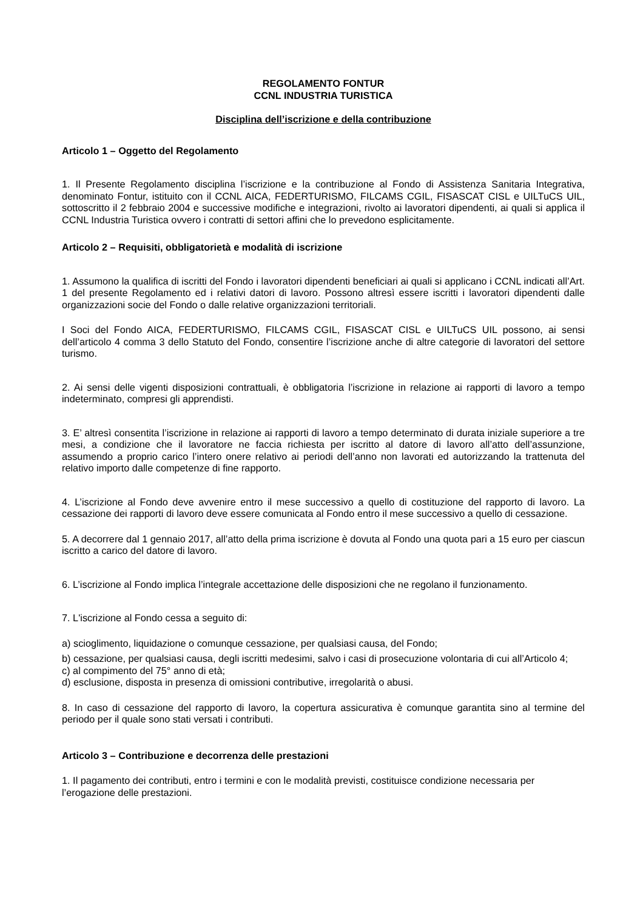REGOLAMENTO FONTUR
CCNL INDUSTRIA TURISTICA
Disciplina dell’iscrizione e della contribuzione
Articolo 1 – Oggetto del Regolamento
1. Il Presente Regolamento disciplina l’iscrizione e la contribuzione al Fondo di Assistenza Sanitaria Integrativa, denominato Fontur, istituito con il CCNL AICA, FEDERTURISMO, FILCAMS CGIL, FISASCAT CISL e UILTuCS UIL, sottoscritto il 2 febbraio 2004 e successive modifiche e integrazioni, rivolto ai lavoratori dipendenti, ai quali si applica il CCNL Industria Turistica ovvero i contratti di settori affini che lo prevedono esplicitamente.
Articolo 2 – Requisiti, obbligatorietà e modalità di iscrizione
1. Assumono la qualifica di iscritti del Fondo i lavoratori dipendenti beneficiari ai quali si applicano i CCNL indicati all’Art. 1 del presente Regolamento ed i relativi datori di lavoro. Possono altresì essere iscritti i lavoratori dipendenti dalle organizzazioni socie del Fondo o dalle relative organizzazioni territoriali.
I Soci del Fondo AICA, FEDERTURISMO, FILCAMS CGIL, FISASCAT CISL e UILTuCS UIL possono, ai sensi dell’articolo 4 comma 3 dello Statuto del Fondo, consentire l’iscrizione anche di altre categorie di lavoratori del settore turismo.
2. Ai sensi delle vigenti disposizioni contrattuali, è obbligatoria l’iscrizione in relazione ai rapporti di lavoro a tempo indeterminato, compresi gli apprendisti.
3. E’ altresì consentita l’iscrizione in relazione ai rapporti di lavoro a tempo determinato di durata iniziale superiore a tre mesi, a condizione che il lavoratore ne faccia richiesta per iscritto al datore di lavoro all’atto dell’assunzione, assumendo a proprio carico l’intero onere relativo ai periodi dell’anno non lavorati ed autorizzando la trattenuta del relativo importo dalle competenze di fine rapporto.
4. L’iscrizione al Fondo deve avvenire entro il mese successivo a quello di costituzione del rapporto di lavoro. La cessazione dei rapporti di lavoro deve essere comunicata al Fondo entro il mese successivo a quello di cessazione.
5. A decorrere dal 1 gennaio 2017, all’atto della prima iscrizione è dovuta al Fondo una quota pari a 15 euro per ciascun iscritto a carico del datore di lavoro.
6. L’iscrizione al Fondo implica l’integrale accettazione delle disposizioni che ne regolano il funzionamento.
7. L'iscrizione al Fondo cessa a seguito di:
a) scioglimento, liquidazione o comunque cessazione, per qualsiasi causa, del Fondo;
b) cessazione, per qualsiasi causa, degli iscritti medesimi, salvo i casi di prosecuzione volontaria di cui all’Articolo 4;
c) al compimento del 75° anno di età;
d) esclusione, disposta in presenza di omissioni contributive, irregolarità o abusi.
8. In caso di cessazione del rapporto di lavoro, la copertura assicurativa è comunque garantita sino al termine del periodo per il quale sono stati versati i contributi.
Articolo 3 – Contribuzione e decorrenza delle prestazioni
1. Il pagamento dei contributi, entro i termini e con le modalità previsti, costituisce condizione necessaria per l’erogazione delle prestazioni.